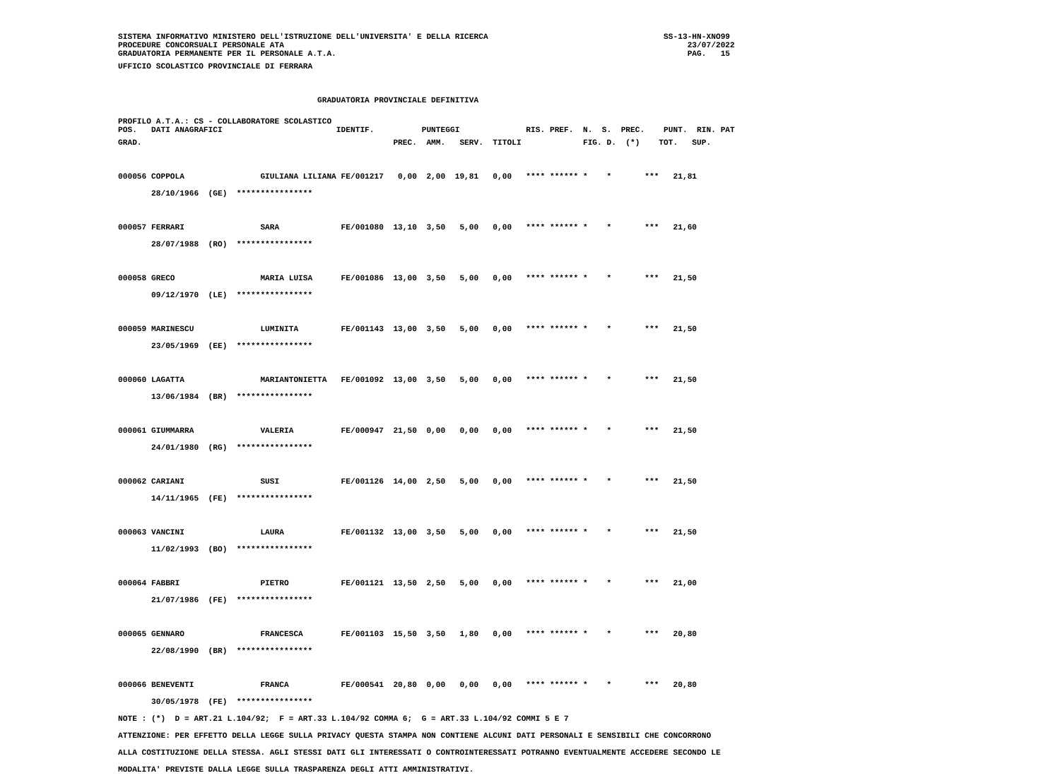SISTEMA INFORMATIVO MINISTERO DELL'ISTRUZIONE DELL'UNIVERSITA' E DELLA RICERCA                                     SS-13-HN-XNO99
PROCEDURE CONCORSUALI PERSONALE ATA                                                                                     23/07/2022
GRADUATORIA PERMANENTE PER IL PERSONALE A.T.A.                                                                          PAG.   15
UFFICIO SCOLASTICO PROVINCIALE DI FERRARA

                                          GRADUATORIA PROVINCIALE DEFINITIVA
PROFILO A.T.A.: CS - COLLABORATORE SCOLASTICO
POS.   DATI ANAGRAFICI                        IDENTIF.          PUNTEGGI              RIS. PREF.  N.  S.  PREC.    PUNT.  RIN. PAT
GRAD.                                                     PREC.  AMM.   SERV.  TITOLI             FIG. D.  (*)    TOT.   SUP.

000056 COPPOLA                GIULIANA LILIANA FE/001217   0,00  2,00  19,81   0,00   **** ****** *    *       ***   21,81
       28/10/1966  (GE)  ****************

000057 FERRARI                SARA             FE/001080  13,10  3,50   5,00   0,00   **** ****** *    *       ***   21,60
       28/07/1988  (RO)  ****************

000058 GRECO                  MARIA LUISA      FE/001086  13,00  3,50   5,00   0,00   **** ****** *    *       ***   21,50
       09/12/1970  (LE)  ****************

000059 MARINESCU              LUMINITA         FE/001143  13,00  3,50   5,00   0,00   **** ****** *    *       ***   21,50
       23/05/1969  (EE)  ****************

000060 LAGATTA                MARIANTONIETTA   FE/001092  13,00  3,50   5,00   0,00   **** ****** *    *       ***   21,50
       13/06/1984  (BR)  ****************

000061 GIUMMARRA              VALERIA          FE/000947  21,50  0,00   0,00   0,00   **** ****** *    *       ***   21,50
       24/01/1980  (RG)  ****************

000062 CARIANI                SUSI             FE/001126  14,00  2,50   5,00   0,00   **** ****** *    *       ***   21,50
       14/11/1965  (FE)  ****************

000063 VANCINI                LAURA            FE/001132  13,00  3,50   5,00   0,00   **** ****** *    *       ***   21,50
       11/02/1993  (BO)  ****************

000064 FABBRI                 PIETRO           FE/001121  13,50  2,50   5,00   0,00   **** ****** *    *       ***   21,00
       21/07/1986  (FE)  ****************

000065 GENNARO                FRANCESCA        FE/001103  15,50  3,50   1,80   0,00   **** ****** *    *       ***   20,80
       22/08/1990  (BR)  ****************

000066 BENEVENTI              FRANCA           FE/000541  20,80  0,00   0,00   0,00   **** ****** *    *       ***   20,80
       30/05/1978  (FE)  ****************
NOTE : (*)  D = ART.21 L.104/92;  F = ART.33 L.104/92 COMMA 6;  G = ART.33 L.104/92 COMMI 5 E 7
ATTENZIONE: PER EFFETTO DELLA LEGGE SULLA PRIVACY QUESTA STAMPA NON CONTIENE ALCUNI DATI PERSONALI E SENSIBILI CHE CONCORRONO
ALLA COSTITUZIONE DELLA STESSA. AGLI STESSI DATI GLI INTERESSATI O CONTROINTERESSATI POTRANNO EVENTUALMENTE ACCEDERE SECONDO LE
MODALITA' PREVISTE DALLA LEGGE SULLA TRASPARENZA DEGLI ATTI AMMINISTRATIVI.